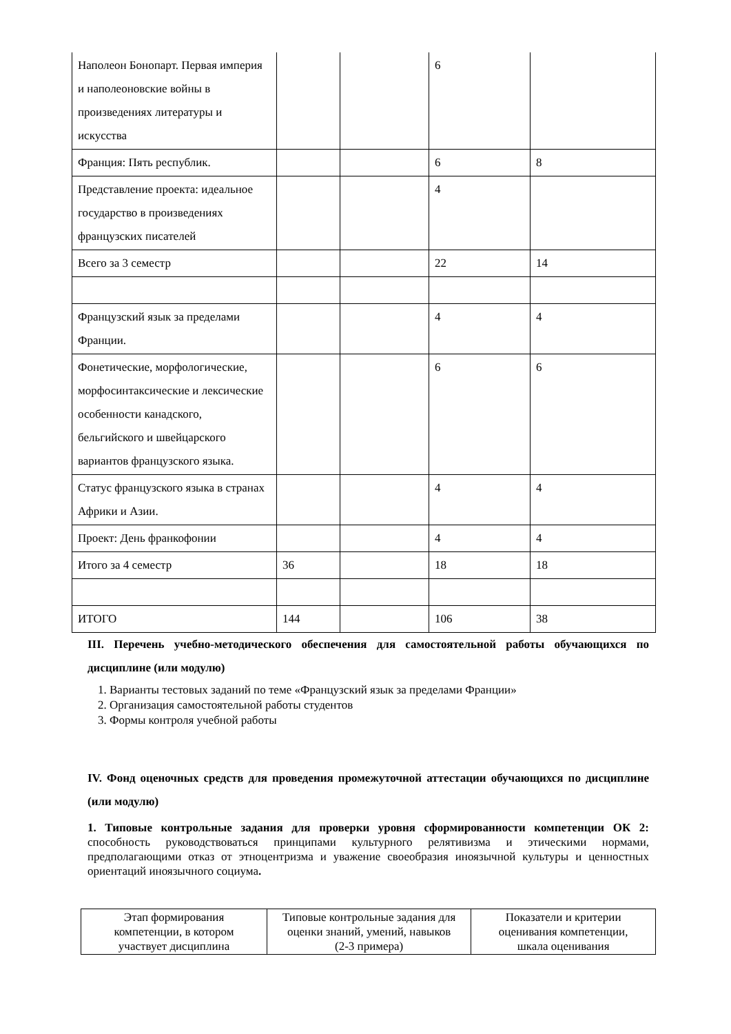| Наполеон Бонопарт. Первая империя и наполеоновские войны в произведениях литературы и искусства | | | 6 | |
| Франция: Пять республик. | | | 6 | 8 |
| Представление проекта: идеальное государство в произведениях французских писателей | | | 4 | |
| Всего за 3 семестр | | | 22 | 14 |
| Французский язык за пределами Франции. | | | 4 | 4 |
| Фонетические, морфологические, морфосинтаксические и лексические особенности канадского, бельгийского и швейцарского вариантов французского языка. | | | 6 | 6 |
| Статус французского языка в странах Африки и Азии. | | | 4 | 4 |
| Проект: День франкофонии | | | 4 | 4 |
| Итого за 4 семестр | 36 | | 18 | 18 |
| ИТОГО | 144 | | 106 | 38 |
III. Перечень учебно-методического обеспечения для самостоятельной работы обучающихся по дисциплине (или модулю)
1. Варианты тестовых заданий по теме «Французский язык за пределами Франции»
2. Организация самостоятельной работы студентов
3. Формы контроля учебной работы
IV. Фонд оценочных средств для проведения промежуточной аттестации обучающихся по дисциплине (или модулю)
1. Типовые контрольные задания для проверки уровня сформированности компетенции ОК 2: способность руководствоваться принципами культурного релятивизма и этическими нормами, предполагающими отказ от этноцентризма и уважение своеобразия иноязычной культуры и ценностных ориентаций иноязычного социума.
| Этап формирования компетенции, в котором участвует дисциплина | Типовые контрольные задания для оценки знаний, умений, навыков (2-3 примера) | Показатели и критерии оценивания компетенции, шкала оценивания |